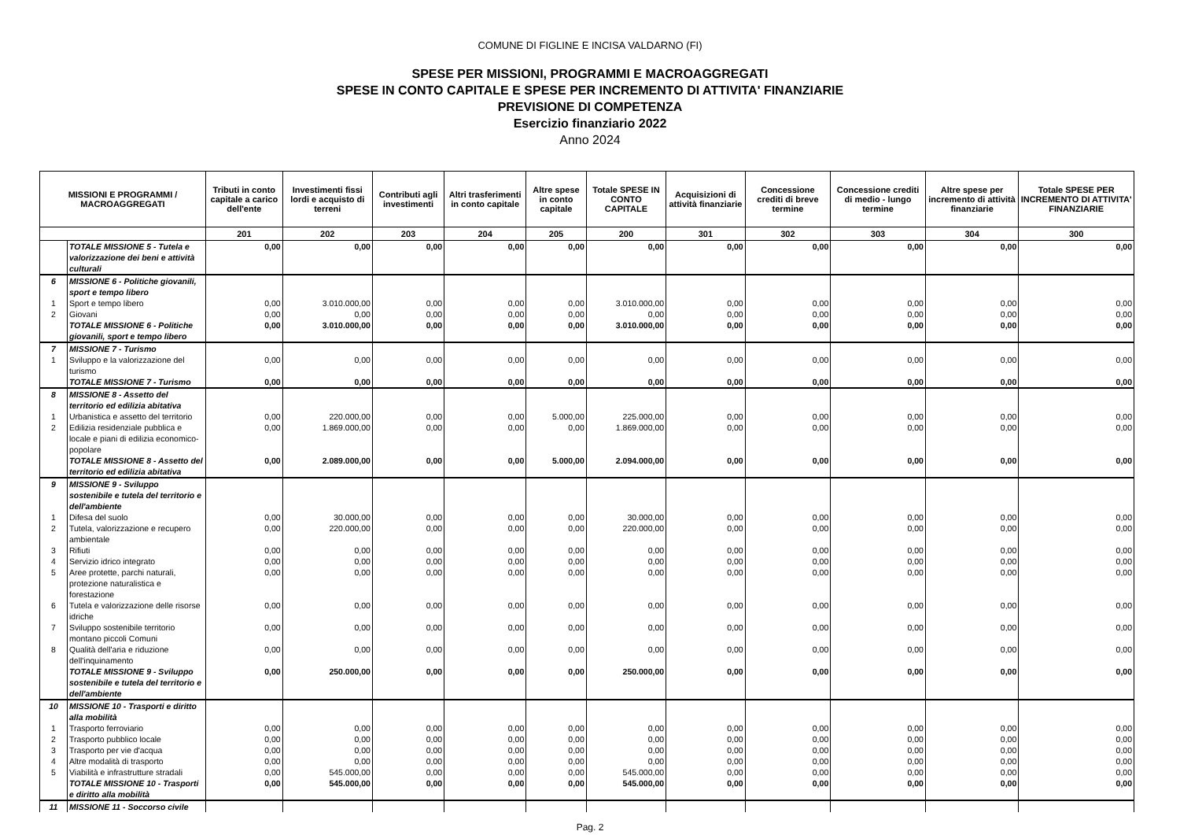COMUNE DI FIGLINE E INCISA VALDARNO (FI)
SPESE PER MISSIONI, PROGRAMMI E MACROAGGREGATI
SPESE IN CONTO CAPITALE E SPESE PER INCREMENTO DI ATTIVITA' FINANZIARIE
PREVISIONE DI COMPETENZA
Esercizio finanziario 2022
Anno 2024
| MISSIONI E PROGRAMMI / MACROAGGREGATI | | Tributi in conto capitale a carico dell'ente | Investimenti fissi lordi e acquisto di terreni | Contributi agli investimenti | Altri trasferimenti in conto capitale | Altre spese in conto capitale | Totale SPESE IN CONTO CAPITALE | Acquisizioni di attività finanziarie | Concessione crediti di breve termine | Concessione crediti di medio - lungo termine | Altre spese per incremento di attività finanziarie | Totale SPESE PER INCREMENTO DI ATTIVITA' FINANZIARIE |
| --- | --- | --- | --- | --- | --- | --- | --- | --- | --- | --- | --- | --- |
| | | 201 | 202 | 203 | 204 | 205 | 200 | 301 | 302 | 303 | 304 | 300 |
| | TOTALE MISSIONE 5 - Tutela e valorizzazione dei beni e attività culturali | 0,00 | 0,00 | 0,00 | 0,00 | 0,00 | 0,00 | 0,00 | 0,00 | 0,00 | 0,00 | 0,00 |
| 6 | MISSIONE 6 - Politiche giovanili, sport e tempo libero | | | | | | | | | | | |
| 1 | Sport e tempo libero | 0,00 | 3.010.000,00 | 0,00 | 0,00 | 0,00 | 3.010.000,00 | 0,00 | 0,00 | 0,00 | 0,00 | 0,00 |
| 2 | Giovani | 0,00 | 0,00 | 0,00 | 0,00 | 0,00 | 0,00 | 0,00 | 0,00 | 0,00 | 0,00 | 0,00 |
| | TOTALE MISSIONE 6 - Politiche giovanili, sport e tempo libero | 0,00 | 3.010.000,00 | 0,00 | 0,00 | 0,00 | 3.010.000,00 | 0,00 | 0,00 | 0,00 | 0,00 | 0,00 |
| 7 | MISSIONE 7 - Turismo | | | | | | | | | | | |
| 1 | Sviluppo e la valorizzazione del turismo | 0,00 | 0,00 | 0,00 | 0,00 | 0,00 | 0,00 | 0,00 | 0,00 | 0,00 | 0,00 | 0,00 |
| | TOTALE MISSIONE 7 - Turismo | 0,00 | 0,00 | 0,00 | 0,00 | 0,00 | 0,00 | 0,00 | 0,00 | 0,00 | 0,00 | 0,00 |
| 8 | MISSIONE 8 - Assetto del territorio ed edilizia abitativa | | | | | | | | | | | |
| 1 | Urbanistica e assetto del territorio | 0,00 | 220.000,00 | 0,00 | 0,00 | 5.000,00 | 225.000,00 | 0,00 | 0,00 | 0,00 | 0,00 | 0,00 |
| 2 | Edilizia residenziale pubblica e locale e piani di edilizia economico-popolare | 0,00 | 1.869.000,00 | 0,00 | 0,00 | 0,00 | 1.869.000,00 | 0,00 | 0,00 | 0,00 | 0,00 | 0,00 |
| | TOTALE MISSIONE 8 - Assetto del territorio ed edilizia abitativa | 0,00 | 2.089.000,00 | 0,00 | 0,00 | 5.000,00 | 2.094.000,00 | 0,00 | 0,00 | 0,00 | 0,00 | 0,00 |
| 9 | MISSIONE 9 - Sviluppo sostenibile e tutela del territorio e dell'ambiente | | | | | | | | | | | |
| 1 | Difesa del suolo | 0,00 | 30.000,00 | 0,00 | 0,00 | 0,00 | 30.000,00 | 0,00 | 0,00 | 0,00 | 0,00 | 0,00 |
| 2 | Tutela, valorizzazione e recupero ambientale | 0,00 | 220.000,00 | 0,00 | 0,00 | 0,00 | 220.000,00 | 0,00 | 0,00 | 0,00 | 0,00 | 0,00 |
| 3 | Rifiuti | 0,00 | 0,00 | 0,00 | 0,00 | 0,00 | 0,00 | 0,00 | 0,00 | 0,00 | 0,00 | 0,00 |
| 4 | Servizio idrico integrato | 0,00 | 0,00 | 0,00 | 0,00 | 0,00 | 0,00 | 0,00 | 0,00 | 0,00 | 0,00 | 0,00 |
| 5 | Aree protette, parchi naturali, protezione naturalistica e forestazione | 0,00 | 0,00 | 0,00 | 0,00 | 0,00 | 0,00 | 0,00 | 0,00 | 0,00 | 0,00 | 0,00 |
| 6 | Tutela e valorizzazione delle risorse idriche | 0,00 | 0,00 | 0,00 | 0,00 | 0,00 | 0,00 | 0,00 | 0,00 | 0,00 | 0,00 | 0,00 |
| 7 | Sviluppo sostenibile territorio montano piccoli Comuni | 0,00 | 0,00 | 0,00 | 0,00 | 0,00 | 0,00 | 0,00 | 0,00 | 0,00 | 0,00 | 0,00 |
| 8 | Qualità dell'aria e riduzione dell'inquinamento | 0,00 | 0,00 | 0,00 | 0,00 | 0,00 | 0,00 | 0,00 | 0,00 | 0,00 | 0,00 | 0,00 |
| | TOTALE MISSIONE 9 - Sviluppo sostenibile e tutela del territorio e dell'ambiente | 0,00 | 250.000,00 | 0,00 | 0,00 | 0,00 | 250.000,00 | 0,00 | 0,00 | 0,00 | 0,00 | 0,00 |
| 10 | MISSIONE 10 - Trasporti e diritto alla mobilità | | | | | | | | | | | |
| 1 | Trasporto ferroviario | 0,00 | 0,00 | 0,00 | 0,00 | 0,00 | 0,00 | 0,00 | 0,00 | 0,00 | 0,00 | 0,00 |
| 2 | Trasporto pubblico locale | 0,00 | 0,00 | 0,00 | 0,00 | 0,00 | 0,00 | 0,00 | 0,00 | 0,00 | 0,00 | 0,00 |
| 3 | Trasporto per vie d'acqua | 0,00 | 0,00 | 0,00 | 0,00 | 0,00 | 0,00 | 0,00 | 0,00 | 0,00 | 0,00 | 0,00 |
| 4 | Altre modalità di trasporto | 0,00 | 0,00 | 0,00 | 0,00 | 0,00 | 0,00 | 0,00 | 0,00 | 0,00 | 0,00 | 0,00 |
| 5 | Viabilità e infrastrutture stradali | 0,00 | 545.000,00 | 0,00 | 0,00 | 0,00 | 545.000,00 | 0,00 | 0,00 | 0,00 | 0,00 | 0,00 |
| | TOTALE MISSIONE 10 - Trasporti e diritto alla mobilità | 0,00 | 545.000,00 | 0,00 | 0,00 | 0,00 | 545.000,00 | 0,00 | 0,00 | 0,00 | 0,00 | 0,00 |
| 11 | MISSIONE 11 - Soccorso civile | | | | | | | | | | | |
Pag. 2